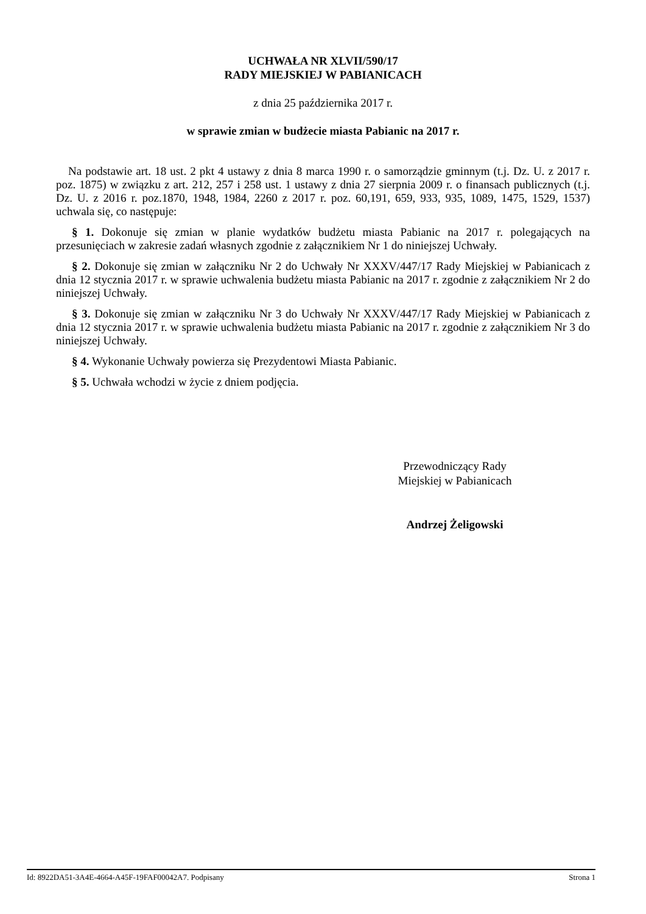UCHWAŁA NR XLVII/590/17
RADY MIEJSKIEJ W PABIANICACH
z dnia 25 października 2017 r.
w sprawie zmian w budżecie miasta Pabianic na 2017 r.
Na podstawie art. 18 ust. 2 pkt 4 ustawy z dnia 8 marca 1990 r. o samorządzie gminnym (t.j. Dz. U. z 2017 r. poz. 1875) w związku z art. 212, 257 i 258 ust. 1 ustawy z dnia 27 sierpnia 2009 r. o finansach publicznych (t.j. Dz. U. z 2016 r. poz.1870, 1948, 1984, 2260 z 2017 r. poz. 60,191, 659, 933, 935, 1089, 1475, 1529, 1537) uchwala się, co następuje:
§ 1. Dokonuje się zmian w planie wydatków budżetu miasta Pabianic na 2017 r. polegających na przesunięciach w zakresie zadań własnych zgodnie z załącznikiem Nr 1 do niniejszej Uchwały.
§ 2. Dokonuje się zmian w załączniku Nr 2 do Uchwały Nr XXXV/447/17 Rady Miejskiej w Pabianicach z dnia 12 stycznia 2017 r. w sprawie uchwalenia budżetu miasta Pabianic na 2017 r. zgodnie z załącznikiem Nr 2 do niniejszej Uchwały.
§ 3. Dokonuje się zmian w załączniku Nr 3 do Uchwały Nr XXXV/447/17 Rady Miejskiej w Pabianicach z dnia 12 stycznia 2017 r. w sprawie uchwalenia budżetu miasta Pabianic na 2017 r. zgodnie z załącznikiem Nr 3 do niniejszej Uchwały.
§ 4. Wykonanie Uchwały powierza się Prezydentowi Miasta Pabianic.
§ 5. Uchwała wchodzi w życie z dniem podjęcia.
Przewodniczący Rady
Miejskiej w Pabianicach
Andrzej Żeligowski
Id: 8922DA51-3A4E-4664-A45F-19FAF00042A7. Podpisany Strona 1